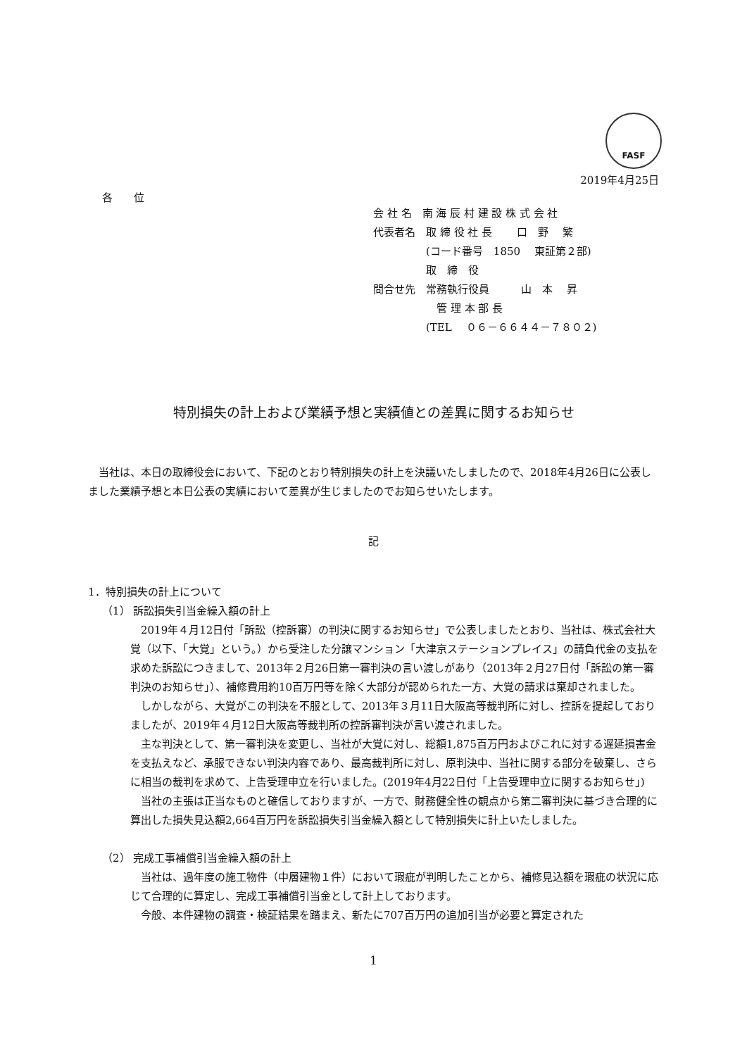FASF
2019年4月25日
各　　位
会 社 名　南 海 辰 村 建 設 株 式 会 社
代表者名　取 締 役 社 長　　 口　野　 繁
　　　　　(コード番号　1850　 東証第２部)
　　　　　取　締　役
問合せ先　常務執行役員　　　山　本　 昇
　　　　　　管 理 本 部 長
　　　　　(TEL　 ０６－６６４４－７８０２)
特別損失の計上および業績予想と実績値との差異に関するお知らせ
当社は、本日の取締役会において、下記のとおり特別損失の計上を決議いたしましたので、2018年4月26日に公表しました業績予想と本日公表の実績において差異が生じましたのでお知らせいたします。
記
1．特別損失の計上について
（1） 訴訟損失引当金繰入額の計上
2019年４月12日付「訴訟（控訴審）の判決に関するお知らせ」で公表しましたとおり、当社は、株式会社大覚（以下、「大覚」という。）から受注した分譲マンション「大津京ステーションプレイス」の請負代金の支払を求めた訴訟につきまして、2013年２月26日第一審判決の言い渡しがあり（2013年２月27日付「訴訟の第一審判決のお知らせ」）、補修費用約10百万円等を除く大部分が認められた一方、大覚の請求は棄却されました。
しかしながら、大覚がこの判決を不服として、2013年３月11日大阪高等裁判所に対し、控訴を提起しておりましたが、2019年４月12日大阪高等裁判所の控訴審判決が言い渡されました。
主な判決として、第一審判決を変更し、当社が大覚に対し、総額1,875百万円およびこれに対する遅延損害金を支払えなど、承服できない判決内容であり、最高裁判所に対し、原判決中、当社に関する部分を破棄し、さらに相当の裁判を求めて、上告受理申立を行いました。(2019年4月22日付「上告受理申立に関するお知らせ」)
当社の主張は正当なものと確信しておりますが、一方で、財務健全性の観点から第二審判決に基づき合理的に算出した損失見込額2,664百万円を訴訟損失引当金繰入額として特別損失に計上いたしました。
（2） 完成工事補償引当金繰入額の計上
当社は、過年度の施工物件（中層建物１件）において瑕疵が判明したことから、補修見込額を瑕疵の状況に応じて合理的に算定し、完成工事補償引当金として計上しております。
今般、本件建物の調査・検証結果を踏まえ、新たに707百万円の追加引当が必要と算定された
1